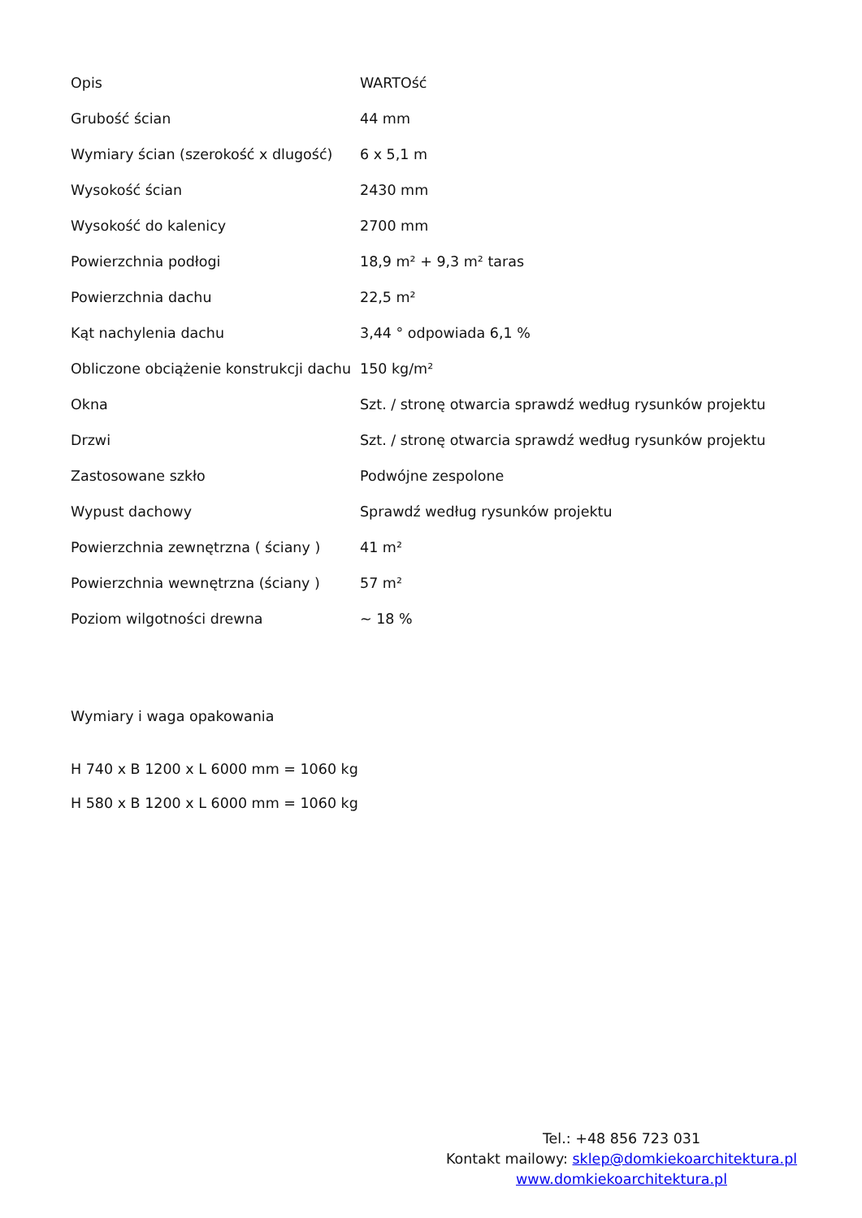| Opis | WARTOść |
| --- | --- |
| Grubość ścian | 44 mm |
| Wymiary ścian (szerokość x dlugość) | 6 x 5,1 m |
| Wysokość ścian | 2430 mm |
| Wysokość do kalenicy | 2700 mm |
| Powierzchnia podłogi | 18,9 m² + 9,3 m² taras |
| Powierzchnia dachu | 22,5 m² |
| Kąt nachylenia dachu | 3,44 ° odpowiada 6,1 % |
| Obliczone obciążenie konstrukcji dachu | 150 kg/m² |
| Okna | Szt. / stronę otwarcia sprawdź według rysunków projektu |
| Drzwi | Szt. / stronę otwarcia sprawdź według rysunków projektu |
| Zastosowane szkło | Podwójne zespolone |
| Wypust dachowy | Sprawdź według rysunków projektu |
| Powierzchnia zewnętrzna ( ściany ) | 41 m² |
| Powierzchnia wewnętrzna (ściany ) | 57 m² |
| Poziom wilgotności drewna | ~ 18 % |
Wymiary i waga opakowania
H 740 x B 1200 x L 6000 mm = 1060 kg
H 580 x B 1200 x L 6000 mm = 1060 kg
Tel.: +48 856 723 031
Kontakt mailowy: sklep@domkiekoarchitektura.pl
www.domkiekoarchitektura.pl